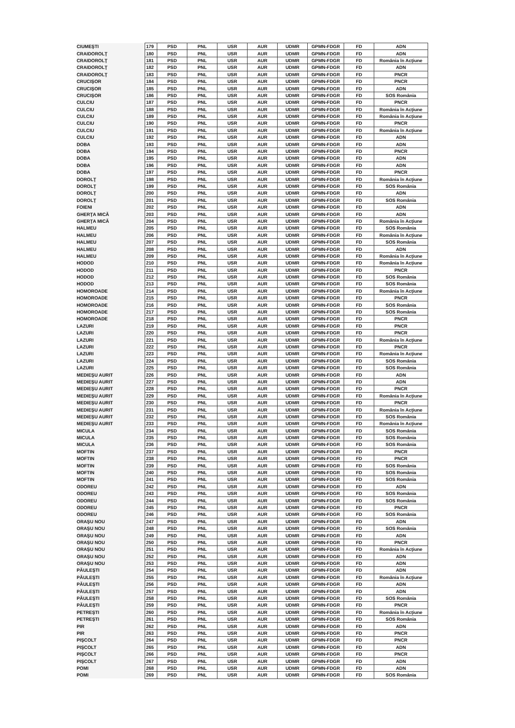| CIUMEŞTI | 179 | PSD | PNL | USR | AUR | UDMR | GPMN-FDGR | FD | ADN |
| CRAIDOROLŢ | 180 | PSD | PNL | USR | AUR | UDMR | GPMN-FDGR | FD | ADN |
| CRAIDOROLŢ | 181 | PSD | PNL | USR | AUR | UDMR | GPMN-FDGR | FD | România în Acţiune |
| CRAIDOROLŢ | 182 | PSD | PNL | USR | AUR | UDMR | GPMN-FDGR | FD | ADN |
| CRAIDOROLŢ | 183 | PSD | PNL | USR | AUR | UDMR | GPMN-FDGR | FD | PNCR |
| CRUCIŞOR | 184 | PSD | PNL | USR | AUR | UDMR | GPMN-FDGR | FD | PNCR |
| CRUCIŞOR | 185 | PSD | PNL | USR | AUR | UDMR | GPMN-FDGR | FD | ADN |
| CRUCIŞOR | 186 | PSD | PNL | USR | AUR | UDMR | GPMN-FDGR | FD | SOS România |
| CULCIU | 187 | PSD | PNL | USR | AUR | UDMR | GPMN-FDGR | FD | PNCR |
| CULCIU | 188 | PSD | PNL | USR | AUR | UDMR | GPMN-FDGR | FD | România în Acţiune |
| CULCIU | 189 | PSD | PNL | USR | AUR | UDMR | GPMN-FDGR | FD | România în Acţiune |
| CULCIU | 190 | PSD | PNL | USR | AUR | UDMR | GPMN-FDGR | FD | PNCR |
| CULCIU | 191 | PSD | PNL | USR | AUR | UDMR | GPMN-FDGR | FD | România în Acţiune |
| CULCIU | 192 | PSD | PNL | USR | AUR | UDMR | GPMN-FDGR | FD | ADN |
| DOBA | 193 | PSD | PNL | USR | AUR | UDMR | GPMN-FDGR | FD | ADN |
| DOBA | 194 | PSD | PNL | USR | AUR | UDMR | GPMN-FDGR | FD | PNCR |
| DOBA | 195 | PSD | PNL | USR | AUR | UDMR | GPMN-FDGR | FD | ADN |
| DOBA | 196 | PSD | PNL | USR | AUR | UDMR | GPMN-FDGR | FD | ADN |
| DOBA | 197 | PSD | PNL | USR | AUR | UDMR | GPMN-FDGR | FD | PNCR |
| DOROLŢ | 198 | PSD | PNL | USR | AUR | UDMR | GPMN-FDGR | FD | România în Acţiune |
| DOROLŢ | 199 | PSD | PNL | USR | AUR | UDMR | GPMN-FDGR | FD | SOS România |
| DOROLŢ | 200 | PSD | PNL | USR | AUR | UDMR | GPMN-FDGR | FD | ADN |
| DOROLŢ | 201 | PSD | PNL | USR | AUR | UDMR | GPMN-FDGR | FD | SOS România |
| FOIENI | 202 | PSD | PNL | USR | AUR | UDMR | GPMN-FDGR | FD | ADN |
| GHERŢA MICĂ | 203 | PSD | PNL | USR | AUR | UDMR | GPMN-FDGR | FD | ADN |
| GHERŢA MICĂ | 204 | PSD | PNL | USR | AUR | UDMR | GPMN-FDGR | FD | România în Acţiune |
| HALMEU | 205 | PSD | PNL | USR | AUR | UDMR | GPMN-FDGR | FD | SOS România |
| HALMEU | 206 | PSD | PNL | USR | AUR | UDMR | GPMN-FDGR | FD | România în Acţiune |
| HALMEU | 207 | PSD | PNL | USR | AUR | UDMR | GPMN-FDGR | FD | SOS România |
| HALMEU | 208 | PSD | PNL | USR | AUR | UDMR | GPMN-FDGR | FD | ADN |
| HALMEU | 209 | PSD | PNL | USR | AUR | UDMR | GPMN-FDGR | FD | România în Acţiune |
| HODOD | 210 | PSD | PNL | USR | AUR | UDMR | GPMN-FDGR | FD | România în Acţiune |
| HODOD | 211 | PSD | PNL | USR | AUR | UDMR | GPMN-FDGR | FD | PNCR |
| HODOD | 212 | PSD | PNL | USR | AUR | UDMR | GPMN-FDGR | FD | SOS România |
| HODOD | 213 | PSD | PNL | USR | AUR | UDMR | GPMN-FDGR | FD | SOS România |
| HOMOROADE | 214 | PSD | PNL | USR | AUR | UDMR | GPMN-FDGR | FD | România în Acţiune |
| HOMOROADE | 215 | PSD | PNL | USR | AUR | UDMR | GPMN-FDGR | FD | PNCR |
| HOMOROADE | 216 | PSD | PNL | USR | AUR | UDMR | GPMN-FDGR | FD | SOS România |
| HOMOROADE | 217 | PSD | PNL | USR | AUR | UDMR | GPMN-FDGR | FD | SOS România |
| HOMOROADE | 218 | PSD | PNL | USR | AUR | UDMR | GPMN-FDGR | FD | PNCR |
| LAZURI | 219 | PSD | PNL | USR | AUR | UDMR | GPMN-FDGR | FD | PNCR |
| LAZURI | 220 | PSD | PNL | USR | AUR | UDMR | GPMN-FDGR | FD | PNCR |
| LAZURI | 221 | PSD | PNL | USR | AUR | UDMR | GPMN-FDGR | FD | România în Acţiune |
| LAZURI | 222 | PSD | PNL | USR | AUR | UDMR | GPMN-FDGR | FD | PNCR |
| LAZURI | 223 | PSD | PNL | USR | AUR | UDMR | GPMN-FDGR | FD | România în Acţiune |
| LAZURI | 224 | PSD | PNL | USR | AUR | UDMR | GPMN-FDGR | FD | SOS România |
| LAZURI | 225 | PSD | PNL | USR | AUR | UDMR | GPMN-FDGR | FD | SOS România |
| MEDIEŞU AURIT | 226 | PSD | PNL | USR | AUR | UDMR | GPMN-FDGR | FD | ADN |
| MEDIEŞU AURIT | 227 | PSD | PNL | USR | AUR | UDMR | GPMN-FDGR | FD | ADN |
| MEDIEŞU AURIT | 228 | PSD | PNL | USR | AUR | UDMR | GPMN-FDGR | FD | PNCR |
| MEDIEŞU AURIT | 229 | PSD | PNL | USR | AUR | UDMR | GPMN-FDGR | FD | România în Acţiune |
| MEDIEŞU AURIT | 230 | PSD | PNL | USR | AUR | UDMR | GPMN-FDGR | FD | PNCR |
| MEDIEŞU AURIT | 231 | PSD | PNL | USR | AUR | UDMR | GPMN-FDGR | FD | România în Acţiune |
| MEDIEŞU AURIT | 232 | PSD | PNL | USR | AUR | UDMR | GPMN-FDGR | FD | SOS România |
| MEDIEŞU AURIT | 233 | PSD | PNL | USR | AUR | UDMR | GPMN-FDGR | FD | România în Acţiune |
| MICULA | 234 | PSD | PNL | USR | AUR | UDMR | GPMN-FDGR | FD | SOS România |
| MICULA | 235 | PSD | PNL | USR | AUR | UDMR | GPMN-FDGR | FD | SOS România |
| MICULA | 236 | PSD | PNL | USR | AUR | UDMR | GPMN-FDGR | FD | SOS România |
| MOFTIN | 237 | PSD | PNL | USR | AUR | UDMR | GPMN-FDGR | FD | PNCR |
| MOFTIN | 238 | PSD | PNL | USR | AUR | UDMR | GPMN-FDGR | FD | PNCR |
| MOFTIN | 239 | PSD | PNL | USR | AUR | UDMR | GPMN-FDGR | FD | SOS România |
| MOFTIN | 240 | PSD | PNL | USR | AUR | UDMR | GPMN-FDGR | FD | SOS România |
| MOFTIN | 241 | PSD | PNL | USR | AUR | UDMR | GPMN-FDGR | FD | SOS România |
| ODOREU | 242 | PSD | PNL | USR | AUR | UDMR | GPMN-FDGR | FD | ADN |
| ODOREU | 243 | PSD | PNL | USR | AUR | UDMR | GPMN-FDGR | FD | SOS România |
| ODOREU | 244 | PSD | PNL | USR | AUR | UDMR | GPMN-FDGR | FD | SOS România |
| ODOREU | 245 | PSD | PNL | USR | AUR | UDMR | GPMN-FDGR | FD | PNCR |
| ODOREU | 246 | PSD | PNL | USR | AUR | UDMR | GPMN-FDGR | FD | SOS România |
| ORAŞU NOU | 247 | PSD | PNL | USR | AUR | UDMR | GPMN-FDGR | FD | ADN |
| ORAŞU NOU | 248 | PSD | PNL | USR | AUR | UDMR | GPMN-FDGR | FD | SOS România |
| ORAŞU NOU | 249 | PSD | PNL | USR | AUR | UDMR | GPMN-FDGR | FD | ADN |
| ORAŞU NOU | 250 | PSD | PNL | USR | AUR | UDMR | GPMN-FDGR | FD | PNCR |
| ORAŞU NOU | 251 | PSD | PNL | USR | AUR | UDMR | GPMN-FDGR | FD | România în Acţiune |
| ORAŞU NOU | 252 | PSD | PNL | USR | AUR | UDMR | GPMN-FDGR | FD | ADN |
| ORAŞU NOU | 253 | PSD | PNL | USR | AUR | UDMR | GPMN-FDGR | FD | ADN |
| PĂULEŞTI | 254 | PSD | PNL | USR | AUR | UDMR | GPMN-FDGR | FD | ADN |
| PĂULEŞTI | 255 | PSD | PNL | USR | AUR | UDMR | GPMN-FDGR | FD | România în Acţiune |
| PĂULEŞTI | 256 | PSD | PNL | USR | AUR | UDMR | GPMN-FDGR | FD | ADN |
| PĂULEŞTI | 257 | PSD | PNL | USR | AUR | UDMR | GPMN-FDGR | FD | ADN |
| PĂULEŞTI | 258 | PSD | PNL | USR | AUR | UDMR | GPMN-FDGR | FD | SOS România |
| PĂULEŞTI | 259 | PSD | PNL | USR | AUR | UDMR | GPMN-FDGR | FD | PNCR |
| PETREŞTI | 260 | PSD | PNL | USR | AUR | UDMR | GPMN-FDGR | FD | România în Acţiune |
| PETREŞTI | 261 | PSD | PNL | USR | AUR | UDMR | GPMN-FDGR | FD | SOS România |
| PIR | 262 | PSD | PNL | USR | AUR | UDMR | GPMN-FDGR | FD | ADN |
| PIR | 263 | PSD | PNL | USR | AUR | UDMR | GPMN-FDGR | FD | PNCR |
| PIŞCOLT | 264 | PSD | PNL | USR | AUR | UDMR | GPMN-FDGR | FD | PNCR |
| PIŞCOLT | 265 | PSD | PNL | USR | AUR | UDMR | GPMN-FDGR | FD | ADN |
| PIŞCOLT | 266 | PSD | PNL | USR | AUR | UDMR | GPMN-FDGR | FD | PNCR |
| PIŞCOLT | 267 | PSD | PNL | USR | AUR | UDMR | GPMN-FDGR | FD | ADN |
| POMI | 268 | PSD | PNL | USR | AUR | UDMR | GPMN-FDGR | FD | ADN |
| POMI | 269 | PSD | PNL | USR | AUR | UDMR | GPMN-FDGR | FD | SOS România |